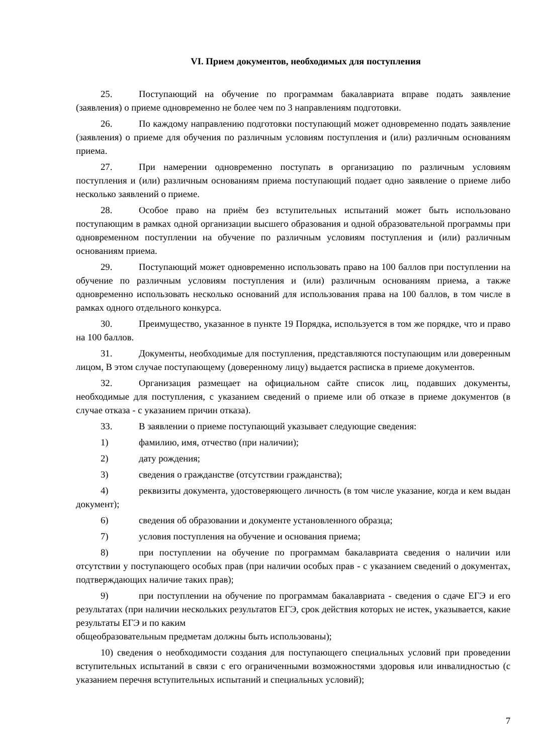VI. Прием документов, необходимых для поступления
25. Поступающий на обучение по программам бакалавриата вправе подать заявление (заявления) о приеме одновременно не более чем по 3 направлениям подготовки.
26. По каждому направлению подготовки поступающий может одновременно подать заявление (заявления) о приеме для обучения по различным условиям поступления и (или) различным основаниям приема.
27. При намерении одновременно поступать в организацию по различным условиям поступления и (или) различным основаниям приема поступающий подает одно заявление о приеме либо несколько заявлений о приеме.
28. Особое право на приём без вступительных испытаний может быть использовано поступающим в рамках одной организации высшего образования и одной образовательной программы при одновременном поступлении на обучение по различным условиям поступления и (или) различным основаниям приема.
29. Поступающий может одновременно использовать право на 100 баллов при поступлении на обучение по различным условиям поступления и (или) различным основаниям приема, а также одновременно использовать несколько оснований для использования права на 100 баллов, в том числе в рамках одного отдельного конкурса.
30. Преимущество, указанное в пункте 19 Порядка, используется в том же порядке, что и право на 100 баллов.
31. Документы, необходимые для поступления, представляются поступающим или доверенным лицом, В этом случае поступающему (доверенному лицу) выдается расписка в приеме документов.
32. Организация размещает на официальном сайте список лиц, подавших документы, необходимые для поступления, с указанием сведений о приеме или об отказе в приеме документов (в случае отказа - с указанием причин отказа).
33. В заявлении о приеме поступающий указывает следующие сведения:
1) фамилию, имя, отчество (при наличии);
2) дату рождения;
3) сведения о гражданстве (отсутствии гражданства);
4) реквизиты документа, удостоверяющего личность (в том числе указание, когда и кем выдан документ);
6) сведения об образовании и документе установленного образца;
7) условия поступления на обучение и основания приема;
8) при поступлении на обучение по программам бакалавриата сведения о наличии или отсутствии у поступающего особых прав (при наличии особых прав - с указанием сведений о документах, подтверждающих наличие таких прав);
9) при поступлении на обучение по программам бакалавриата - сведения о сдаче ЕГЭ и его результатах (при наличии нескольких результатов ЕГЭ, срок действия которых не истек, указывается, какие результаты ЕГЭ и по каким
общеобразовательным предметам должны быть использованы);
10) сведения о необходимости создания для поступающего специальных условий при проведении вступительных испытаний в связи с его ограниченными возможностями здоровья или инвалидностью (с указанием перечня вступительных испытаний и специальных условий);
7